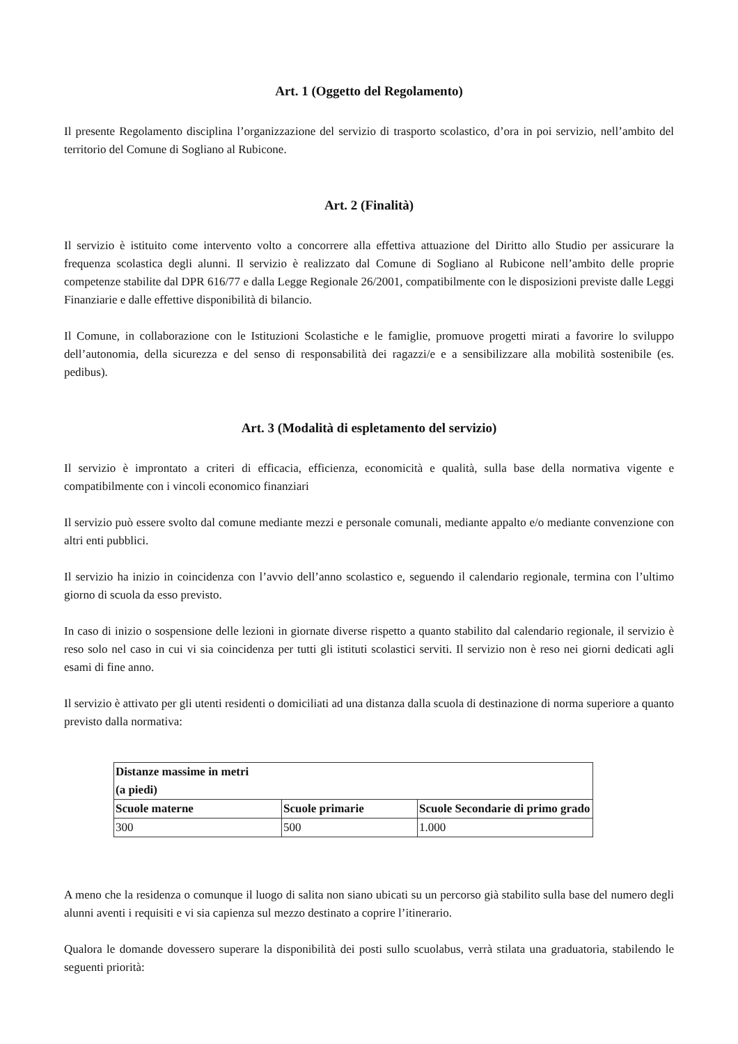Art. 1 (Oggetto del Regolamento)
Il presente Regolamento disciplina l’organizzazione del servizio di trasporto scolastico, d’ora in poi servizio, nell’ambito del territorio del Comune di Sogliano al Rubicone.
Art. 2 (Finalità)
Il servizio è istituito come intervento volto a concorrere alla effettiva attuazione del Diritto allo Studio per assicurare la frequenza scolastica degli alunni. Il servizio è realizzato dal Comune di Sogliano al Rubicone nell’ambito delle proprie competenze stabilite dal DPR 616/77 e dalla Legge Regionale 26/2001, compatibilmente con le disposizioni previste dalle Leggi Finanziarie e dalle effettive disponibilità di bilancio.
Il Comune, in collaborazione con le Istituzioni Scolastiche e le famiglie, promuove progetti mirati a favorire lo sviluppo dell’autonomia, della sicurezza e del senso di responsabilità dei ragazzi/e e a sensibilizzare alla mobilità sostenibile (es. pedibus).
Art. 3 (Modalità di espletamento del servizio)
Il servizio è improntato a criteri di efficacia, efficienza, economicità e qualità, sulla base della normativa vigente e compatibilmente con i vincoli economico finanziari
Il servizio può essere svolto dal comune mediante mezzi e personale comunali, mediante appalto e/o mediante convenzione con altri enti pubblici.
Il servizio ha inizio in coincidenza con l’avvio dell’anno scolastico e, seguendo il calendario regionale, termina con l’ultimo giorno di scuola da esso previsto.
In caso di inizio o sospensione delle lezioni in giornate diverse rispetto a quanto stabilito dal calendario regionale, il servizio è reso solo nel caso in cui vi sia coincidenza per tutti gli istituti scolastici serviti. Il servizio non è reso nei giorni dedicati agli esami di fine anno.
Il servizio è attivato per gli utenti residenti o domiciliati ad una distanza dalla scuola di destinazione di norma superiore a quanto previsto dalla normativa:
| Distanze massime in metri (a piedi) | | |
| --- | --- | --- |
| Scuole materne | Scuole primarie | Scuole Secondarie di primo grado |
| 300 | 500 | 1.000 |
A meno che la residenza o comunque il luogo di salita non siano ubicati su un percorso già stabilito sulla base del numero degli alunni aventi i requisiti e vi sia capienza sul mezzo destinato a coprire l’itinerario.
Qualora le domande dovessero superare la disponibilità dei posti sullo scuolabus, verrà stilata una graduatoria, stabilendo le seguenti priorità: